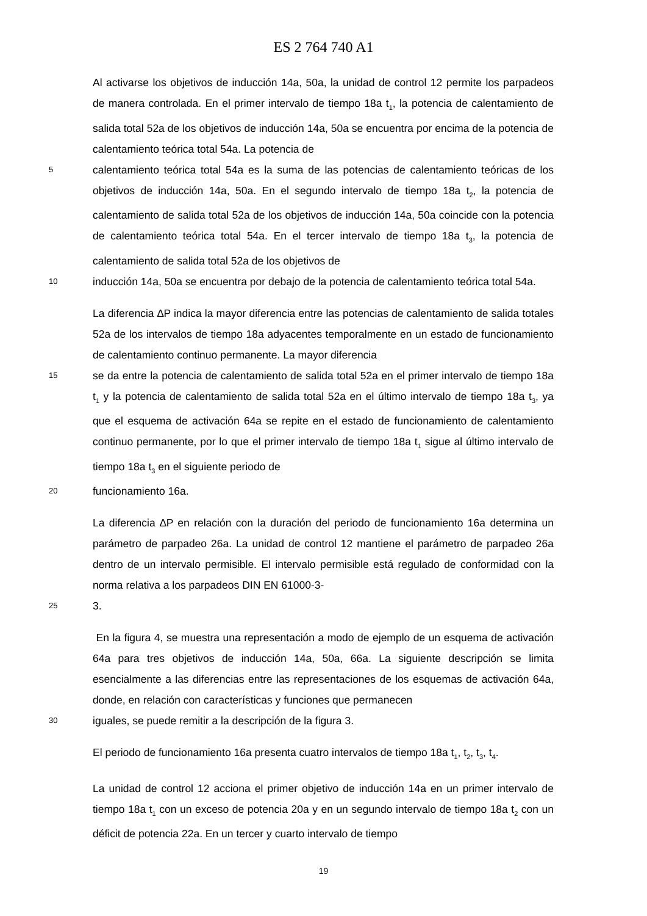ES 2 764 740 A1
Al activarse los objetivos de inducción 14a, 50a, la unidad de control 12 permite los parpadeos de manera controlada. En el primer intervalo de tiempo 18a t<sub>1</sub>, la potencia de calentamiento de salida total 52a de los objetivos de inducción 14a, 50a se encuentra por encima de la potencia de calentamiento teórica total 54a. La potencia de
5
calentamiento teórica total 54a es la suma de las potencias de calentamiento teóricas de los objetivos de inducción 14a, 50a. En el segundo intervalo de tiempo 18a t<sub>2</sub>, la potencia de calentamiento de salida total 52a de los objetivos de inducción 14a, 50a coincide con la potencia de calentamiento teórica total 54a. En el tercer intervalo de tiempo 18a t<sub>3</sub>, la potencia de calentamiento de salida total 52a de los objetivos de
10
inducción 14a, 50a se encuentra por debajo de la potencia de calentamiento teórica total 54a.
La diferencia ∆P indica la mayor diferencia entre las potencias de calentamiento de salida totales 52a de los intervalos de tiempo 18a adyacentes temporalmente en un estado de funcionamiento de calentamiento continuo permanente. La mayor diferencia
15
se da entre la potencia de calentamiento de salida total 52a en el primer intervalo de tiempo 18a t<sub>1</sub> y la potencia de calentamiento de salida total 52a en el último intervalo de tiempo 18a t<sub>3</sub>, ya que el esquema de activación 64a se repite en el estado de funcionamiento de calentamiento continuo permanente, por lo que el primer intervalo de tiempo 18a t<sub>1</sub> sigue al último intervalo de tiempo 18a t<sub>3</sub> en el siguiente periodo de
20
funcionamiento 16a.
La diferencia ∆P en relación con la duración del periodo de funcionamiento 16a determina un parámetro de parpadeo 26a. La unidad de control 12 mantiene el parámetro de parpadeo 26a dentro de un intervalo permisible. El intervalo permisible está regulado de conformidad con la norma relativa a los parpadeos DIN EN 61000-3-
25
3.
En la figura 4, se muestra una representación a modo de ejemplo de un esquema de activación 64a para tres objetivos de inducción 14a, 50a, 66a. La siguiente descripción se limita esencialmente a las diferencias entre las representaciones de los esquemas de activación 64a, donde, en relación con características y funciones que permanecen
30
iguales, se puede remitir a la descripción de la figura 3.
El periodo de funcionamiento 16a presenta cuatro intervalos de tiempo 18a t<sub>1</sub>, t<sub>2</sub>, t<sub>3</sub>, t<sub>4</sub>.
La unidad de control 12 acciona el primer objetivo de inducción 14a en un primer intervalo de tiempo 18a t<sub>1</sub> con un exceso de potencia 20a y en un segundo intervalo de tiempo 18a t<sub>2</sub> con un déficit de potencia 22a. En un tercer y cuarto intervalo de tiempo
19